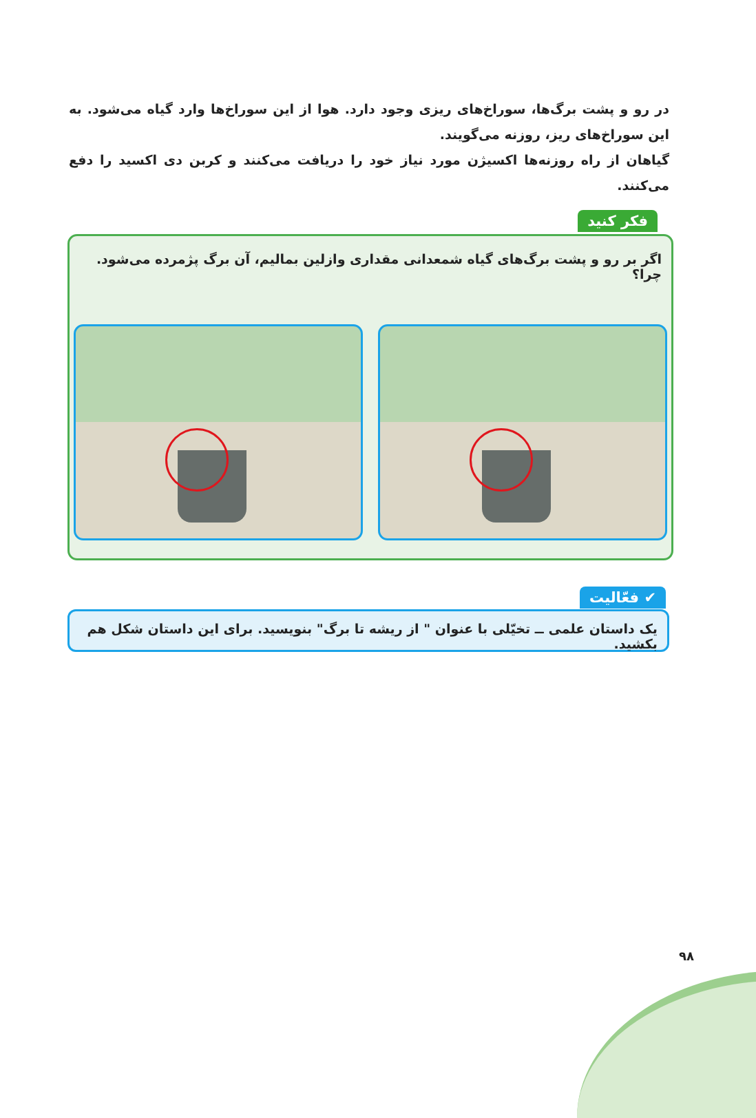در رو و پشت برگ‌ها، سوراخ‌های ریزی وجود دارد. هوا از این سوراخ‌ها وارد گیاه می‌شود. به این سوراخ‌های ریز، روزنه می‌گویند.
گیاهان از راه روزنه‌ها اکسیژن مورد نیاز خود را دریافت می‌کنند و کربن دی اکسید را دفع می‌کنند.
فکر کنید
اگر بر رو و پشت برگ‌های گیاه شمعدانی مقداری وازلین بمالیم، آن برگ پژمرده می‌شود. چرا؟
✔ فعّالیت
یک داستان علمی ــ تخیّلی با عنوان " از ریشه تا برگ" بنویسید. برای این داستان شکل هم بکشید.
۹۸